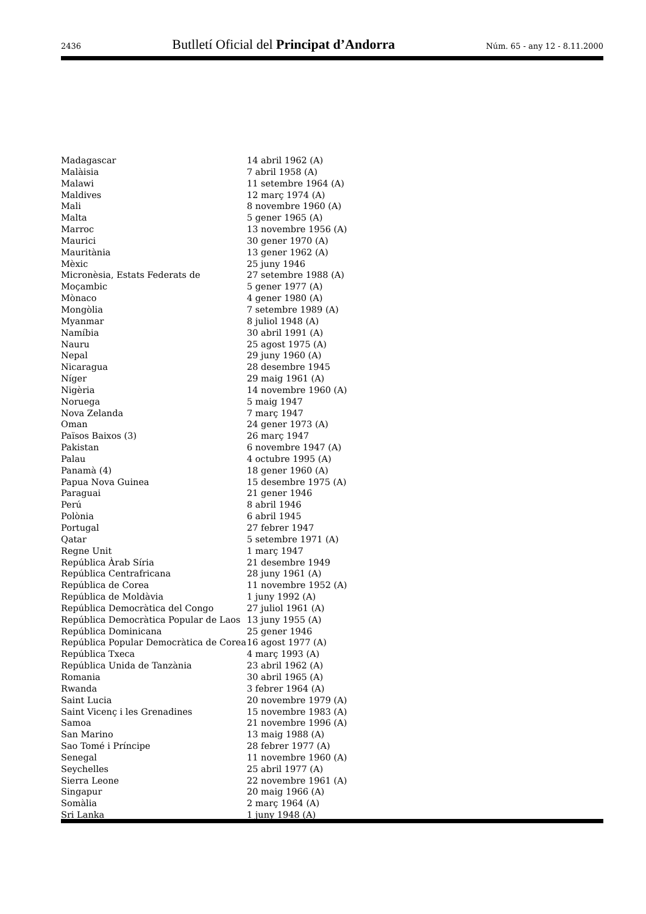2436 Butlletí Oficial del Principat d’Andorra Núm. 65 - any 12 - 8.11.2000
| Madagascar | 14 abril 1962 (A) |
| Malàisia | 7 abril 1958 (A) |
| Malawi | 11 setembre 1964 (A) |
| Maldives | 12 març 1974 (A) |
| Mali | 8 novembre 1960 (A) |
| Malta | 5 gener 1965 (A) |
| Marroc | 13 novembre 1956 (A) |
| Maurici | 30 gener 1970 (A) |
| Mauritània | 13 gener 1962 (A) |
| Mèxic | 25 juny 1946 |
| Micronèsia, Estats Federats de | 27 setembre 1988 (A) |
| Moçambic | 5 gener 1977 (A) |
| Mònaco | 4 gener 1980 (A) |
| Mongòlia | 7 setembre 1989 (A) |
| Myanmar | 8 juliol 1948 (A) |
| Namíbia | 30 abril 1991 (A) |
| Nauru | 25 agost 1975 (A) |
| Nepal | 29 juny 1960 (A) |
| Nicaragua | 28 desembre 1945 |
| Níger | 29 maig 1961 (A) |
| Nigèria | 14 novembre 1960 (A) |
| Noruega | 5 maig 1947 |
| Nova Zelanda | 7 març 1947 |
| Oman | 24 gener 1973 (A) |
| Països Baixos (3) | 26 març 1947 |
| Pakistan | 6 novembre 1947 (A) |
| Palau | 4 octubre 1995 (A) |
| Panamà (4) | 18 gener 1960 (A) |
| Papua Nova Guinea | 15 desembre 1975 (A) |
| Paraguai | 21 gener 1946 |
| Perú | 8 abril 1946 |
| Polònia | 6 abril 1945 |
| Portugal | 27 febrer 1947 |
| Qatar | 5 setembre 1971 (A) |
| Regne Unit | 1 març 1947 |
| República Àrab Síria | 21 desembre 1949 |
| República Centrafricana | 28 juny 1961 (A) |
| República de Corea | 11 novembre 1952 (A) |
| República de Moldàvia | 1 juny 1992 (A) |
| República Democràtica del Congo | 27 juliol 1961 (A) |
| República Democràtica Popular de Laos | 13 juny 1955 (A) |
| República Dominicana | 25 gener 1946 |
| República Popular Democràtica de Corea | 16 agost 1977 (A) |
| República Txeca | 4 març 1993 (A) |
| República Unida de Tanzània | 23 abril 1962 (A) |
| Romania | 30 abril 1965 (A) |
| Rwanda | 3 febrer 1964 (A) |
| Saint Lucia | 20 novembre 1979 (A) |
| Saint Vicenç i les Grenadines | 15 novembre 1983 (A) |
| Samoa | 21 novembre 1996 (A) |
| San Marino | 13 maig 1988 (A) |
| Sao Tomé i Príncipe | 28 febrer 1977 (A) |
| Senegal | 11 novembre 1960 (A) |
| Seychelles | 25 abril 1977 (A) |
| Sierra Leone | 22 novembre 1961 (A) |
| Singapur | 20 maig 1966 (A) |
| Somàlia | 2 març 1964 (A) |
| Sri Lanka | 1 juny 1948 (A) |